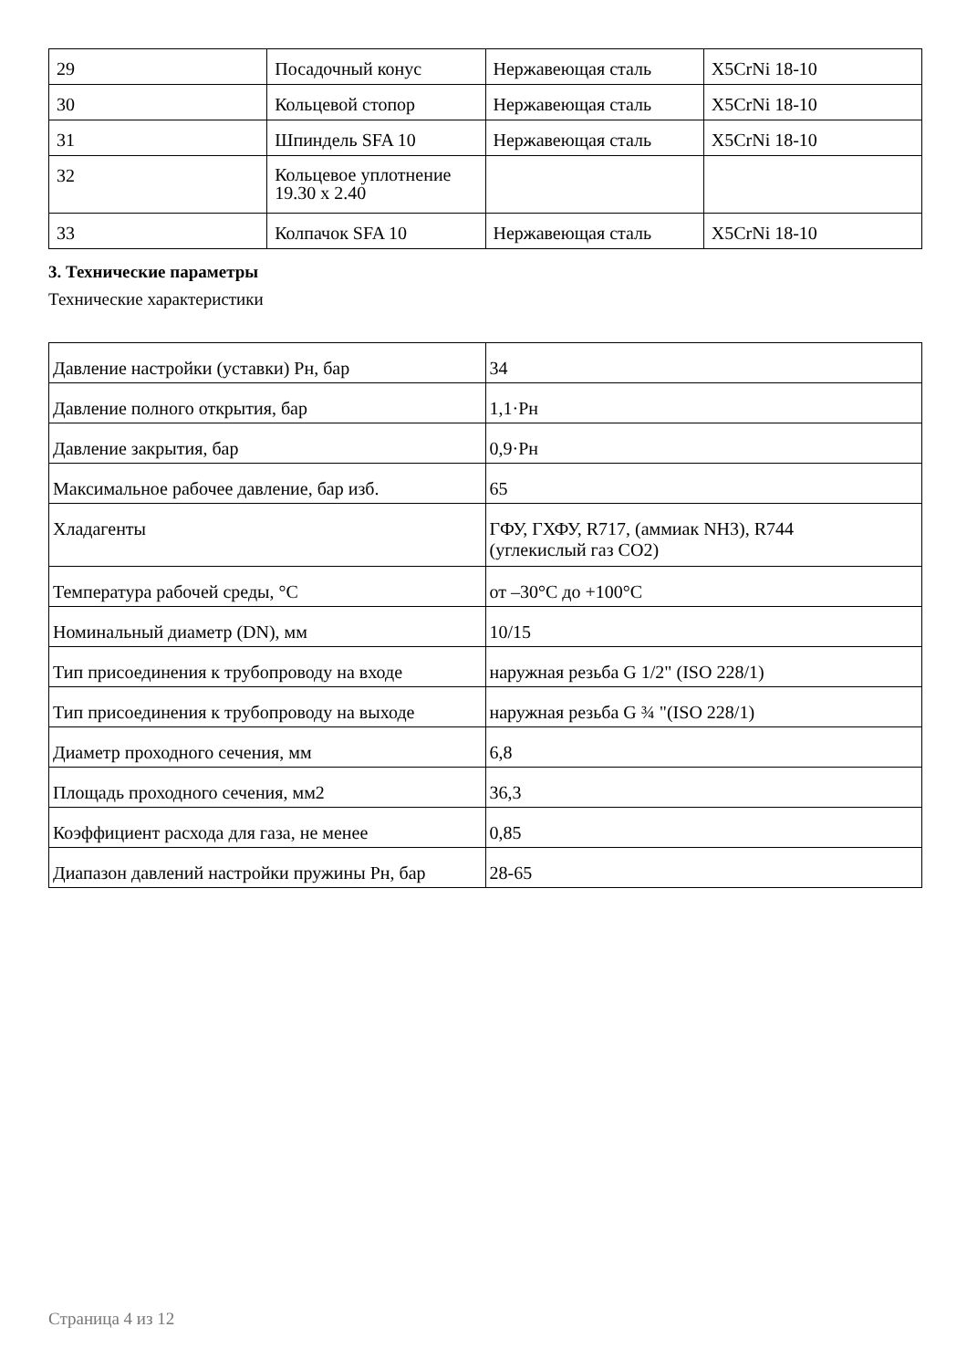| 29 | Посадочный конус | Нержавеющая сталь | X5CrNi 18-10 |
| 30 | Кольцевой стопор | Нержавеющая сталь | X5CrNi 18-10 |
| 31 | Шпиндель SFA 10 | Нержавеющая сталь | X5CrNi 18-10 |
| 32 | Кольцевое уплотнение 19.30 x 2.40 | | |
| 33 | Колпачок SFA 10 | Нержавеющая сталь | X5CrNi 18-10 |
3. Технические параметры
Технические характеристики
| Давление настройки (уставки) Рн, бар | 34 |
| Давление полного открытия, бар | 1,1·Рн |
| Давление закрытия, бар | 0,9·Рн |
| Максимальное рабочее давление, бар изб. | 65 |
| Хладагенты | ГФУ, ГХФУ, R717, (аммиак NH3), R744 (углекислый газ CO2) |
| Температура рабочей среды, °С | от –30°С до +100°С |
| Номинальный диаметр (DN), мм | 10/15 |
| Тип присоединения к трубопроводу на входе | наружная резьба G 1/2" (ISO 228/1) |
| Тип присоединения к трубопроводу на выходе | наружная резьба G ¾ "(ISO 228/1) |
| Диаметр проходного сечения, мм | 6,8 |
| Площадь проходного сечения, мм2 | 36,3 |
| Коэффициент расхода для газа, не менее | 0,85 |
| Диапазон давлений настройки пружины Рн, бар | 28-65 |
Страница 4 из 12